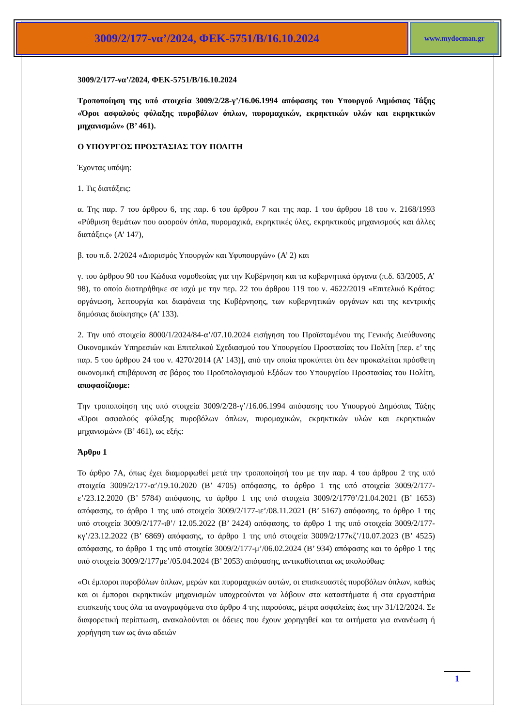3009/2/177-να’/2024, ΦΕΚ-5751/Β/16.10.2024
www.mydocman.gr
3009/2/177-να’/2024, ΦΕΚ-5751/Β/16.10.2024
Τροποποίηση της υπό στοιχεία 3009/2/28-γ’/16.06.1994 απόφασης του Υπουργού Δημόσιας Τάξης «Όροι ασφαλούς φύλαξης πυροβόλων όπλων, πυρομαχικών, εκρηκτικών υλών και εκρηκτικών μηχανισμών» (Β’ 461).
Ο ΥΠΟΥΡΓΟΣ ΠΡΟΣΤΑΣΙΑΣ ΤΟΥ ΠΟΛΙΤΗ
Έχοντας υπόψη:
1. Τις διατάξεις:
α. Της παρ. 7 του άρθρου 6, της παρ. 6 του άρθρου 7 και της παρ. 1 του άρθρου 18 του ν. 2168/1993 «Ρύθμιση θεμάτων που αφορούν όπλα, πυρομαχικά, εκρηκτικές ύλες, εκρηκτικούς μηχανισμούς και άλλες διατάξεις» (Α’ 147),
β. του π.δ. 2/2024 «Διορισμός Υπουργών και Υφυπουργών» (Α’ 2) και
γ. του άρθρου 90 του Κώδικα νομοθεσίας για την Κυβέρνηση και τα κυβερνητικά όργανα (π.δ. 63/2005, Α’ 98), το οποίο διατηρήθηκε σε ισχύ με την περ. 22 του άρθρου 119 του ν. 4622/2019 «Επιτελικό Κράτος: οργάνωση, λειτουργία και διαφάνεια της Κυβέρνησης, των κυβερνητικών οργάνων και της κεντρικής δημόσιας διοίκησης» (Α’ 133).
2. Την υπό στοιχεία 8000/1/2024/84-α’/07.10.2024 εισήγηση του Προϊσταμένου της Γενικής Διεύθυνσης Οικονομικών Υπηρεσιών και Επιτελικού Σχεδιασμού του Υπουργείου Προστασίας του Πολίτη [περ. ε’ της παρ. 5 του άρθρου 24 του ν. 4270/2014 (Α’ 143)], από την οποία προκύπτει ότι δεν προκαλείται πρόσθετη οικονομική επιβάρυνση σε βάρος του Προϋπολογισμού Εξόδων του Υπουργείου Προστασίας του Πολίτη, αποφασίζουμε:
Την τροποποίηση της υπό στοιχεία 3009/2/28-γ’/16.06.1994 απόφασης του Υπουργού Δημόσιας Τάξης «Όροι ασφαλούς φύλαξης πυροβόλων όπλων, πυρομαχικών, εκρηκτικών υλών και εκρηκτικών μηχανισμών» (Β’ 461), ως εξής:
Άρθρο 1
Το άρθρο 7Α, όπως έχει διαμορφωθεί μετά την τροποποίησή του με την παρ. 4 του άρθρου 2 της υπό στοιχεία 3009/2/177-α’/19.10.2020 (Β’ 4705) απόφασης, το άρθρο 1 της υπό στοιχεία 3009/2/177-ε’/23.12.2020 (Β’ 5784) απόφασης, το άρθρο 1 της υπό στοιχεία 3009/2/177θ’/21.04.2021 (Β’ 1653) απόφασης, το άρθρο 1 της υπό στοιχεία 3009/2/177-ιε’/08.11.2021 (Β’ 5167) απόφασης, το άρθρο 1 της υπό στοιχεία 3009/2/177-ιθ’/ 12.05.2022 (Β’ 2424) απόφασης, το άρθρο 1 της υπό στοιχεία 3009/2/177-κγ’/23.12.2022 (Β’ 6869) απόφασης, το άρθρο 1 της υπό στοιχεία 3009/2/177κζ’/10.07.2023 (Β’ 4525) απόφασης, το άρθρο 1 της υπό στοιχεία 3009/2/177-μ’/06.02.2024 (Β’ 934) απόφασης και το άρθρο 1 της υπό στοιχεία 3009/2/177με’/05.04.2024 (Β’ 2053) απόφασης, αντικαθίσταται ως ακολούθως:
«Οι έμποροι πυροβόλων όπλων, μερών και πυρομαχικών αυτών, οι επισκευαστές πυροβόλων όπλων, καθώς και οι έμποροι εκρηκτικών μηχανισμών υποχρεούνται να λάβουν στα καταστήματα ή στα εργαστήρια επισκευής τους όλα τα αναγραφόμενα στο άρθρο 4 της παρούσας, μέτρα ασφαλείας έως την 31/12/2024. Σε διαφορετική περίπτωση, ανακαλούνται οι άδειες που έχουν χορηγηθεί και τα αιτήματα για ανανέωση ή χορήγηση των ως άνω αδειών
1